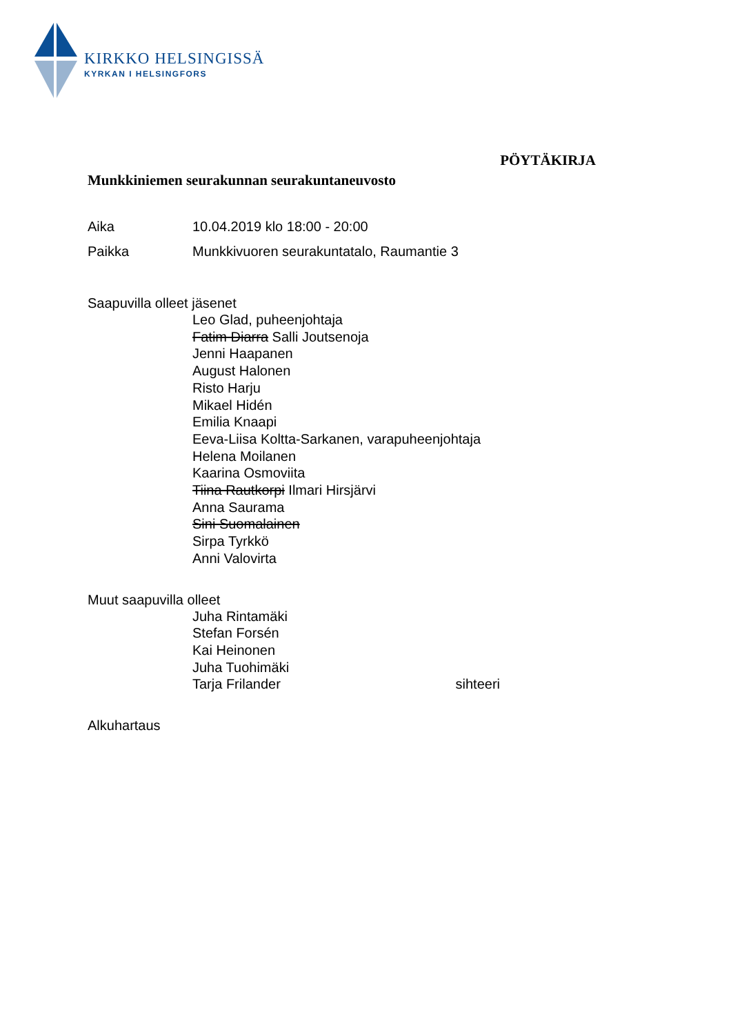KIRKKO HELSINGISSÄ
KYRKAN I HELSINGFORS
PÖYTÄKIRJA
Munkkiniemen seurakunnan seurakuntaneuvosto
Aika 10.04.2019 klo 18:00 - 20:00
Paikka Munkkivuoren seurakuntatalo, Raumantie 3
Saapuvilla olleet jäsenet
Leo Glad, puheenjohtaja
Fatim Diarra Salli Joutsenoja
Jenni Haapanen
August Halonen
Risto Harju
Mikael Hidén
Emilia Knaapi
Eeva-Liisa Koltta-Sarkanen, varapuheenjohtaja
Helena Moilanen
Kaarina Osmoviita
Tiina Rautkorpi Ilmari Hirsjärvi
Anna Saurama
Sini Suomalainen
Sirpa Tyrkkö
Anni Valovirta
Muut saapuvilla olleet
Juha Rintamäki
Stefan Forsén
Kai Heinonen
Juha Tuohimäki
Tarja Frilander sihteeri
Alkuhartaus